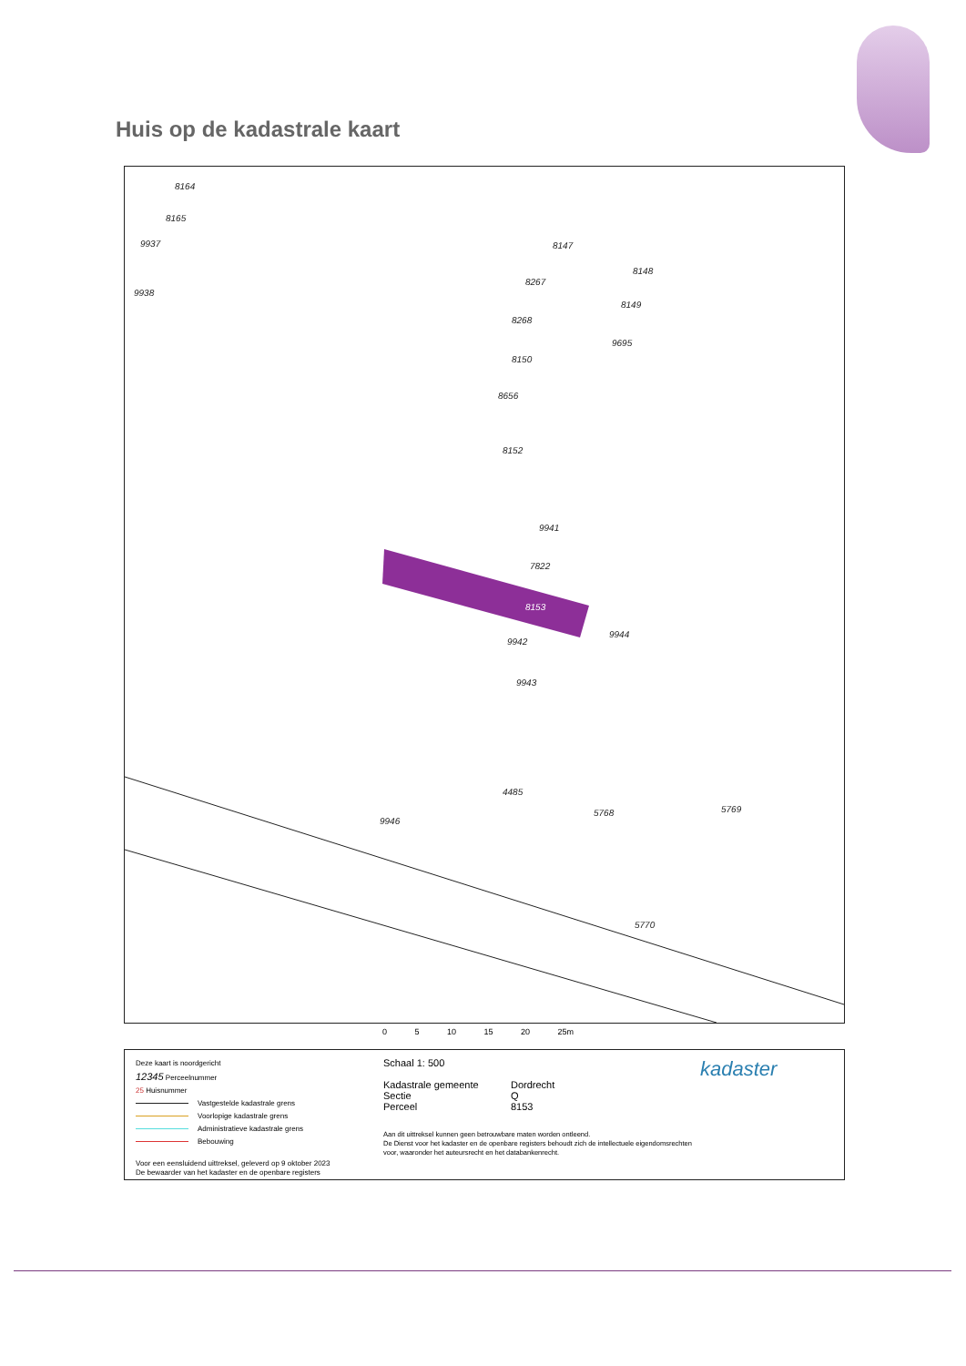Huis op de kadastrale kaart
8164
8165
9937
9938
8147
8267
8268
8150
8656
8152
8148
8149
9695
9941
7822
8153
9942
9943
9944
4485
5768
5769
5770
9946
0 5 10 15 20 25m
Deze kaart is noordgericht
12345 Perceelnummer
25 Huisnummer
Vastgestelde kadastrale grens
Voorlopige kadastrale grens
Administratieve kadastrale grens
Bebouwing
Voor een eensluidend uittreksel, geleverd op 9 oktober 2023
De bewaarder van het kadaster en de openbare registers
Schaal 1: 500
Kadastrale gemeente Dordrecht
Sectie Q
Perceel 8153
Aan dit uittreksel kunnen geen betrouwbare maten worden ontleend.
De Dienst voor het kadaster en de openbare registers behoudt zich de intellectuele eigendomsrechten voor, waaronder het auteursrecht en het databankenrecht.
kadaster